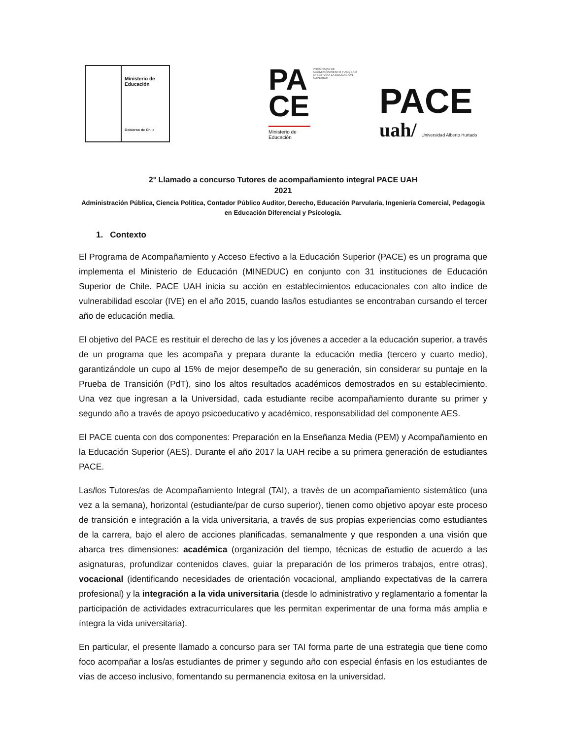Ministerio de
Educación
Gobierno de Chile
PA
CE
PROGRAMA DE ACOMPAÑAMIENTO Y ACCESO EFECTIVO A LA EDUCACIÓN SUPERIOR
Ministerio de
Educación
PACE
uah/ Universidad Alberto Hurtado
2° Llamado a concurso Tutores de acompañamiento integral PACE UAH
2021
Administración Pública, Ciencia Política, Contador Público Auditor, Derecho, Educación Parvularia, Ingeniería Comercial, Pedagogía en Educación Diferencial y Psicología.
1. Contexto
El Programa de Acompañamiento y Acceso Efectivo a la Educación Superior (PACE) es un programa que implementa el Ministerio de Educación (MINEDUC) en conjunto con 31 instituciones de Educación Superior de Chile. PACE UAH inicia su acción en establecimientos educacionales con alto índice de vulnerabilidad escolar (IVE) en el año 2015, cuando las/los estudiantes se encontraban cursando el tercer año de educación media.
El objetivo del PACE es restituir el derecho de las y los jóvenes a acceder a la educación superior, a través de un programa que les acompaña y prepara durante la educación media (tercero y cuarto medio), garantizándole un cupo al 15% de mejor desempeño de su generación, sin considerar su puntaje en la Prueba de Transición (PdT), sino los altos resultados académicos demostrados en su establecimiento. Una vez que ingresan a la Universidad, cada estudiante recibe acompañamiento durante su primer y segundo año a través de apoyo psicoeducativo y académico, responsabilidad del componente AES.
El PACE cuenta con dos componentes: Preparación en la Enseñanza Media (PEM) y Acompañamiento en la Educación Superior (AES). Durante el año 2017 la UAH recibe a su primera generación de estudiantes PACE.
Las/los Tutores/as de Acompañamiento Integral (TAI), a través de un acompañamiento sistemático (una vez a la semana), horizontal (estudiante/par de curso superior), tienen como objetivo apoyar este proceso de transición e integración a la vida universitaria, a través de sus propias experiencias como estudiantes de la carrera, bajo el alero de acciones planificadas, semanalmente y que responden a una visión que abarca tres dimensiones: académica (organización del tiempo, técnicas de estudio de acuerdo a las asignaturas, profundizar contenidos claves, guiar la preparación de los primeros trabajos, entre otras), vocacional (identificando necesidades de orientación vocacional, ampliando expectativas de la carrera profesional) y la integración a la vida universitaria (desde lo administrativo y reglamentario a fomentar la participación de actividades extracurriculares que les permitan experimentar de una forma más amplia e íntegra la vida universitaria).
En particular, el presente llamado a concurso para ser TAI forma parte de una estrategia que tiene como foco acompañar a los/as estudiantes de primer y segundo año con especial énfasis en los estudiantes de vías de acceso inclusivo, fomentando su permanencia exitosa en la universidad.